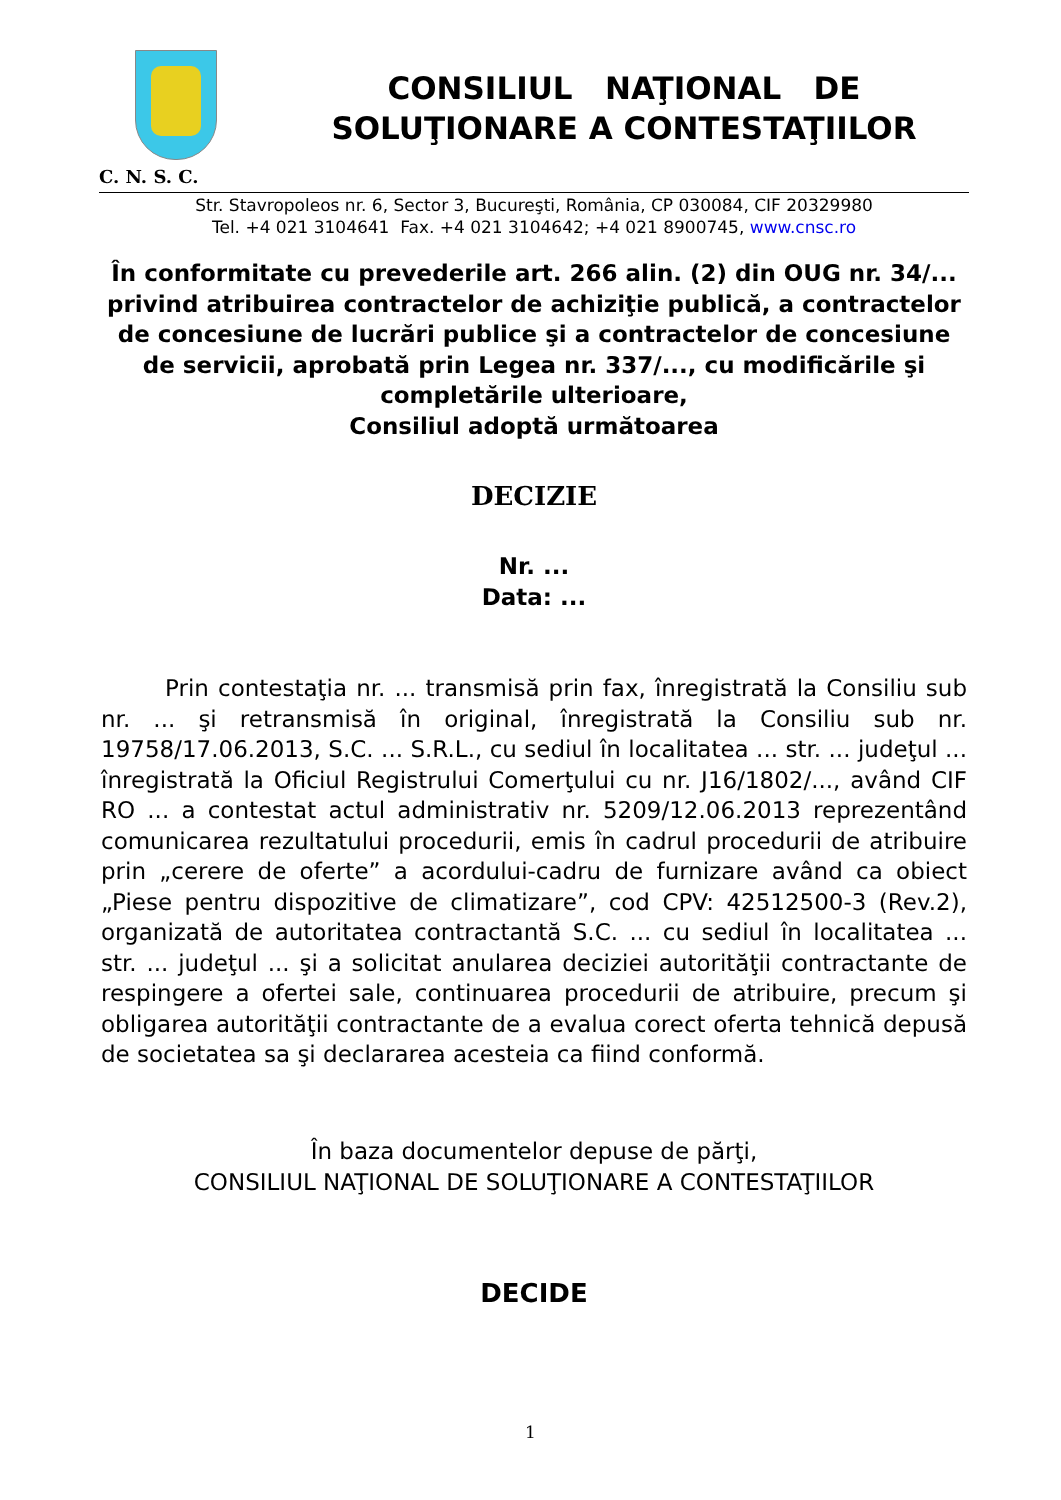CONSILIUL NAŢIONAL DE
SOLUŢIONARE A CONTESTAŢIILOR
C. N. S. C.
Str. Stavropoleos nr. 6, Sector 3, Bucureşti, România, CP 030084, CIF 20329980
Tel. +4 021 3104641 Fax. +4 021 3104642; +4 021 8900745, www.cnsc.ro
În conformitate cu prevederile art. 266 alin. (2) din OUG nr. 34/... privind atribuirea contractelor de achiziţie publică, a contractelor de concesiune de lucrări publice şi a contractelor de concesiune de servicii, aprobată prin Legea nr. 337/..., cu modificările şi completările ulterioare,
Consiliul adoptă următoarea
DECIZIE
Nr. ...
Data: ...
Prin contestaţia nr. ... transmisă prin fax, înregistrată la Consiliu sub nr. ... şi retransmisă în original, înregistrată la Consiliu sub nr. 19758/17.06.2013, S.C. ... S.R.L., cu sediul în localitatea ... str. ... judeţul ... înregistrată la Oficiul Registrului Comerţului cu nr. J16/1802/..., având CIF RO ... a contestat actul administrativ nr. 5209/12.06.2013 reprezentând comunicarea rezultatului procedurii, emis în cadrul procedurii de atribuire prin „cerere de oferte” a acordului-cadru de furnizare având ca obiect „Piese pentru dispozitive de climatizare”, cod CPV: 42512500-3 (Rev.2), organizată de autoritatea contractantă S.C. ... cu sediul în localitatea ... str. ... judeţul ... şi a solicitat anularea deciziei autorităţii contractante de respingere a ofertei sale, continuarea procedurii de atribuire, precum şi obligarea autorităţii contractante de a evalua corect oferta tehnică depusă de societatea sa şi declararea acesteia ca fiind conformă.
În baza documentelor depuse de părţi,
CONSILIUL NAŢIONAL DE SOLUŢIONARE A CONTESTAŢIILOR
DECIDE
1